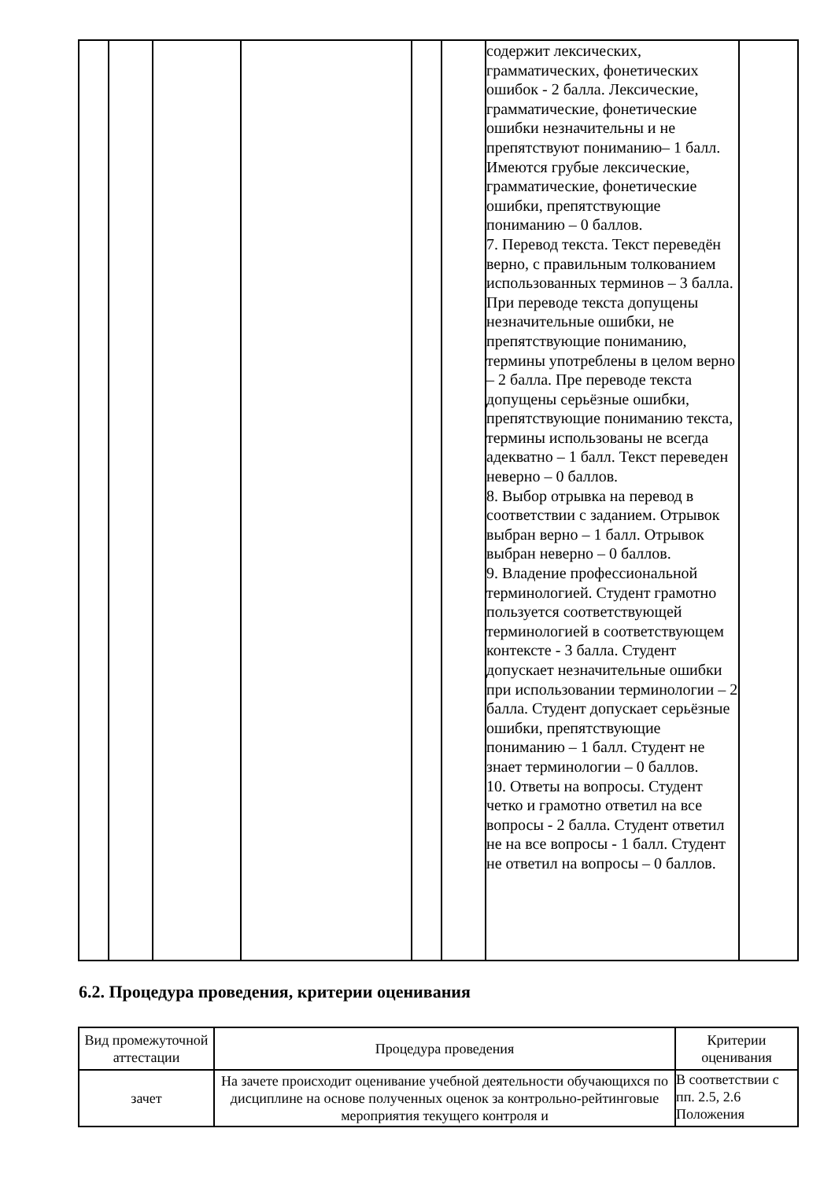| | | | | | | содержит лексических, грамматических, фонетических ошибок - 2 балла. Лексические, грамматические, фонетические ошибки незначительны и не препятствуют пониманию– 1 балл. Имеются грубые лексические, грамматические, фонетические ошибки, препятствующие пониманию – 0 баллов. 7. Перевод текста. Текст переведён верно, с правильным толкованием использованных терминов – 3 балла. При переводе текста допущены незначительные ошибки, не препятствующие пониманию, термины употреблены в целом верно – 2 балла. Пре переводе текста допущены серьёзные ошибки, препятствующие пониманию текста, термины использованы не всегда адекватно – 1 балл. Текст переведен неверно – 0 баллов. 8. Выбор отрывка на перевод в соответствии с заданием. Отрывок выбран верно – 1 балл. Отрывок выбран неверно – 0 баллов. 9. Владение профессиональной терминологией. Студент грамотно пользуется соответствующей терминологией в соответствующем контексте - 3 балла. Студент допускает незначительные ошибки при использовании терминологии – 2 балла. Студент допускает серьёзные ошибки, препятствующие пониманию – 1 балл. Студент не знает терминологии – 0 баллов. 10. Ответы на вопросы. Студент четко и грамотно ответил на все вопросы - 2 балла. Студент ответил не на все вопросы - 1 балл. Студент не ответил на вопросы – 0 баллов. | |
6.2. Процедура проведения, критерии оценивания
| Вид промежуточной аттестации | Процедура проведения | Критерии оценивания |
| --- | --- | --- |
| зачет | На зачете происходит оценивание учебной деятельности обучающихся по дисциплине на основе полученных оценок за контрольно-рейтинговые мероприятия текущего контроля и | В соответствии с пп. 2.5, 2.6 Положения |